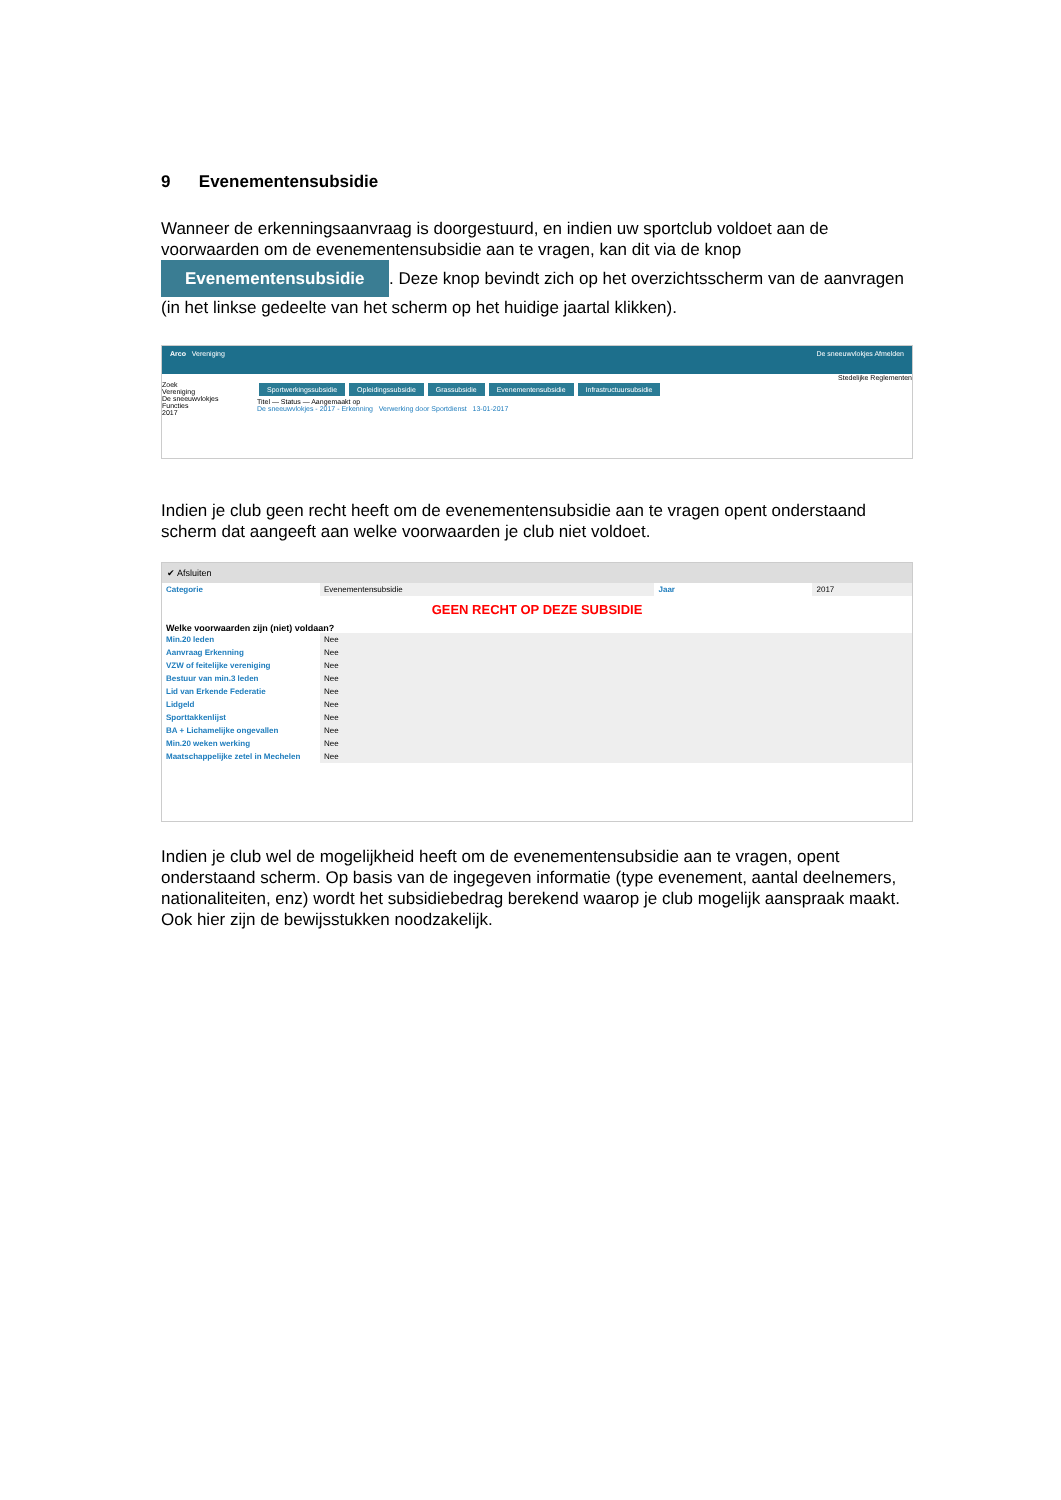9 Evenementensubsidie
Wanneer de erkenningsaanvraag is doorgestuurd, en indien uw sportclub voldoet aan de voorwaarden om de evenementensubsidie aan te vragen, kan dit via de knop Evenementensubsidie. Deze knop bevindt zich op het overzichtsscherm van de aanvragen (in het linkse gedeelte van het scherm op het huidige jaartal klikken).
Arco Vereniging De sneeuwvlokjes Afmelden
Stedelijke Reglementen
Zoek
Vereniging
De sneeuwvlokjes
Functies
2017
Sportwerkingssubsidie Opleidingssubsidie Grassubsidie Evenementensubsidie Infrastructuursubsidie
Titel — Status — Aangemaakt op
De sneeuwvlokjes - 2017 - Erkenning Verwerking door Sportdienst 13-01-2017
Indien je club geen recht heeft om de evenementensubsidie aan te vragen opent onderstaand scherm dat aangeeft aan welke voorwaarden je club niet voldoet.
✔ Afsluiten
| Categorie | Evenementensubsidie | Jaar | 2017 |
GEEN RECHT OP DEZE SUBSIDIE
Welke voorwaarden zijn (niet) voldaan?
| Min.20 leden | Nee |
| Aanvraag Erkenning | Nee |
| VZW of feitelijke vereniging | Nee |
| Bestuur van min.3 leden | Nee |
| Lid van Erkende Federatie | Nee |
| Lidgeld | Nee |
| Sporttakkenlijst | Nee |
| BA + Lichamelijke ongevallen | Nee |
| Min.20 weken werking | Nee |
| Maatschappelijke zetel in Mechelen | Nee |
Indien je club wel de mogelijkheid heeft om de evenementensubsidie aan te vragen, opent onderstaand scherm. Op basis van de ingegeven informatie (type evenement, aantal deelnemers, nationaliteiten, enz) wordt het subsidiebedrag berekend waarop je club mogelijk aanspraak maakt. Ook hier zijn de bewijsstukken noodzakelijk.